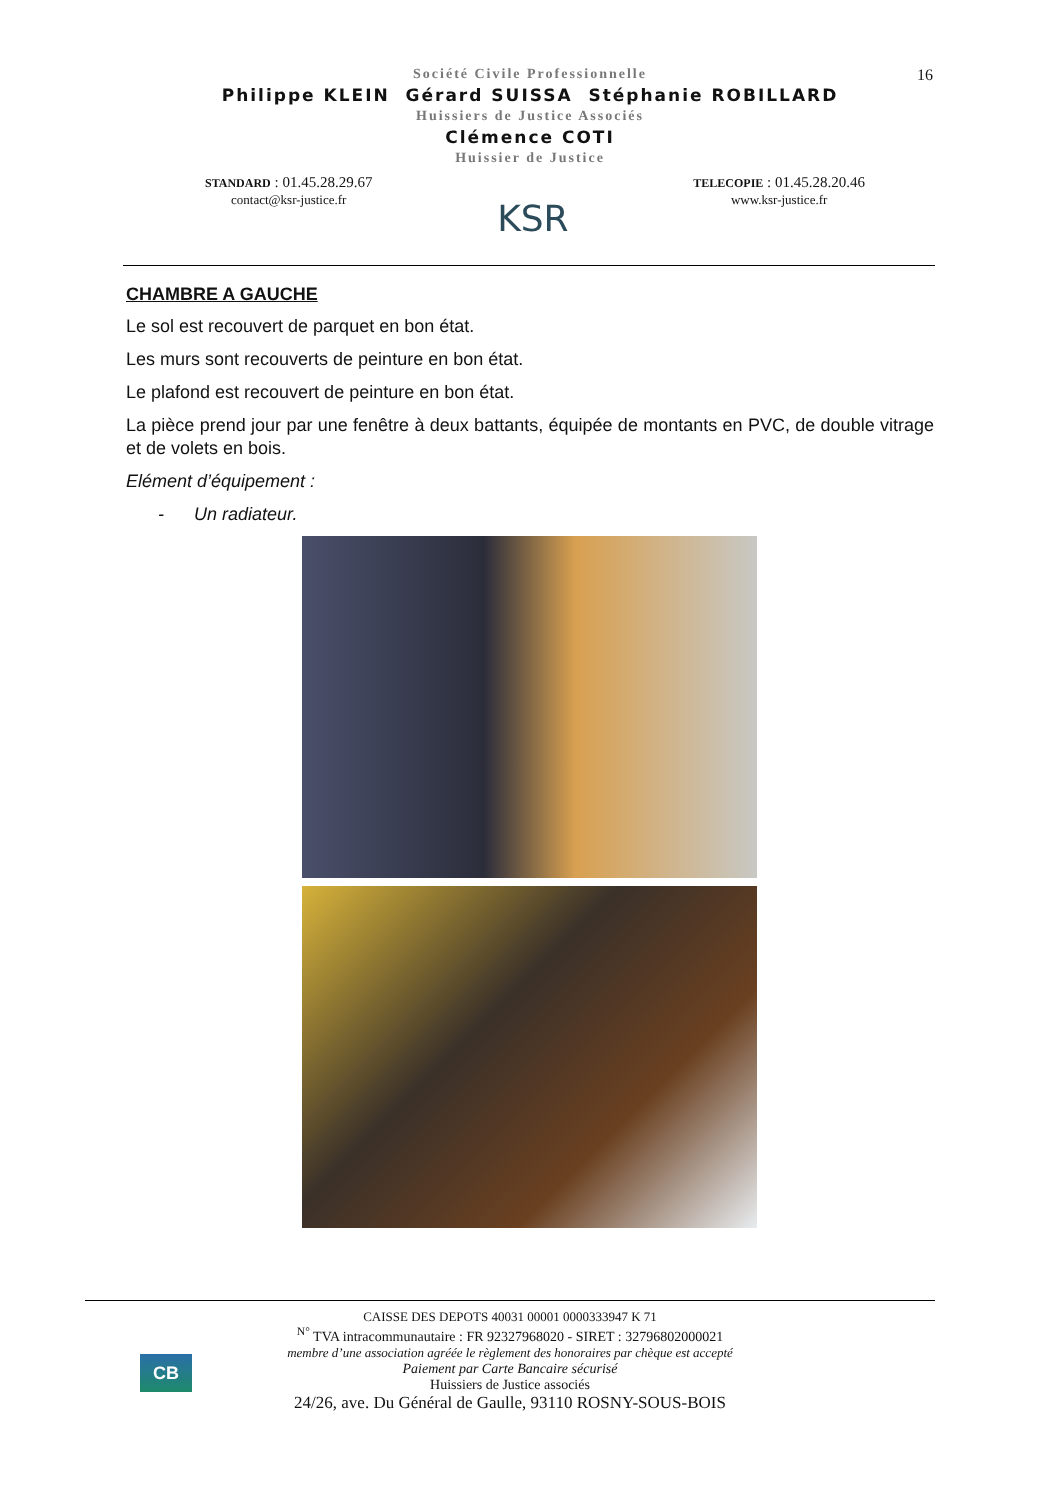16
Société Civile Professionnelle
Philippe KLEIN Gérard SUISSA Stéphanie ROBILLARD
Huissiers de Justice Associés
Clémence COTI
Huissier de Justice
STANDARD : 01.45.28.29.67
contact@ksr-justice.fr
KSR
TELECOPIE : 01.45.28.20.46
www.ksr-justice.fr
CHAMBRE A GAUCHE
Le sol est recouvert de parquet en bon état.
Les murs sont recouverts de peinture en bon état.
Le plafond est recouvert de peinture en bon état.
La pièce prend jour par une fenêtre à deux battants, équipée de montants en PVC, de double vitrage et de volets en bois.
Elément d’équipement :
- Un radiateur.
CB
CAISSE DES DEPOTS 40031 00001 0000333947 K 71
<sup>N°</sup> TVA intracommunautaire : FR 92327968020 - SIRET : 32796802000021
membre d’une association agréée le règlement des honoraires par chèque est accepté
Paiement par Carte Bancaire sécurisé
Huissiers de Justice associés
24/26, ave. Du Général de Gaulle, 93110 ROSNY-SOUS-BOIS